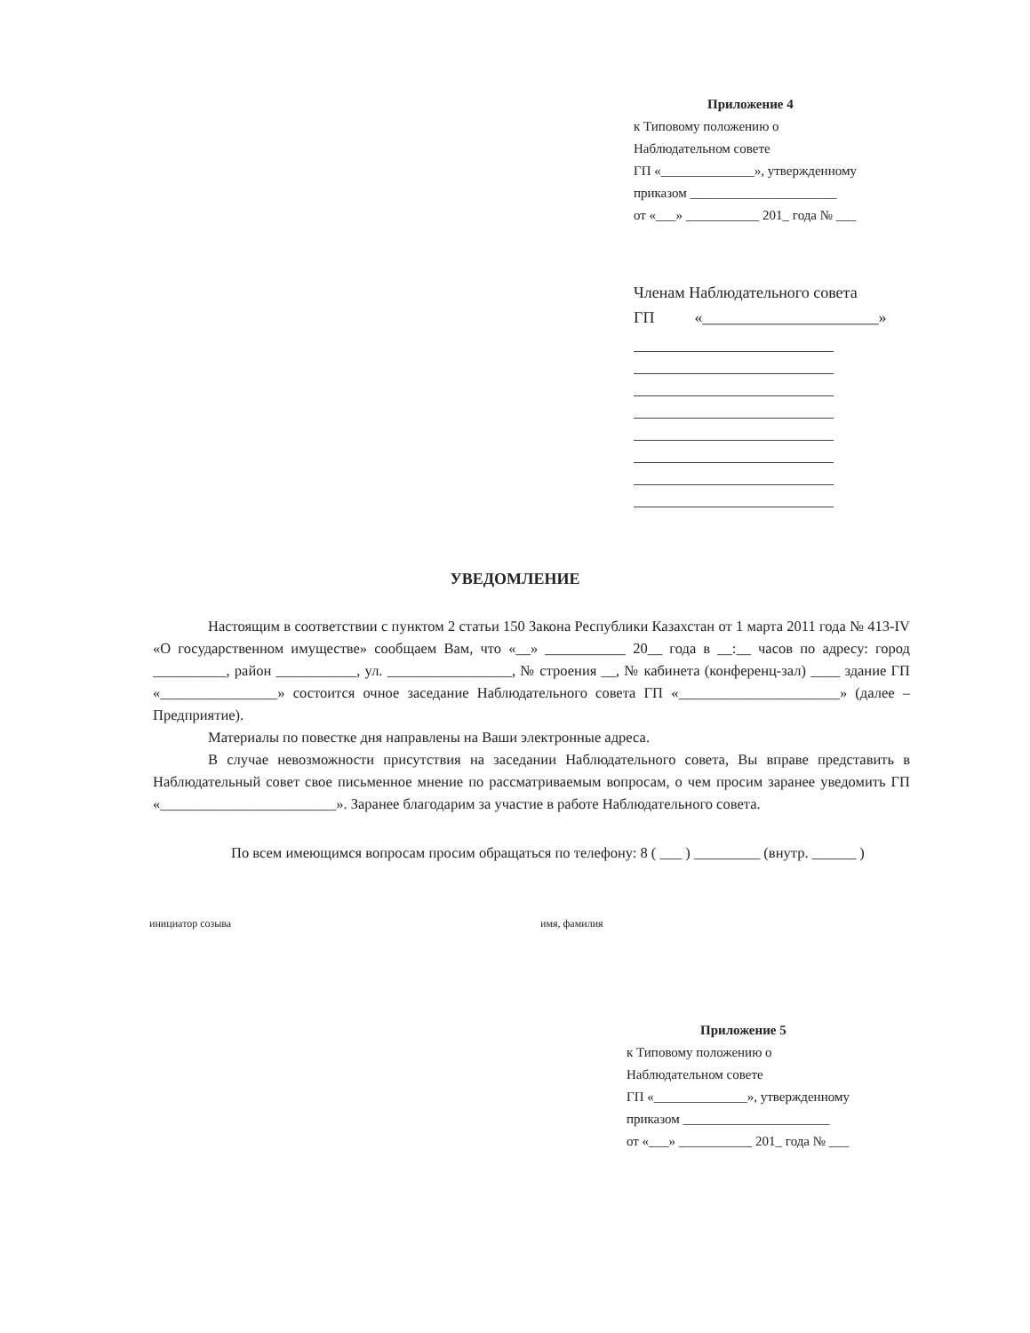Приложение 4
к Типовому положению о
Наблюдательном совете
ГП «______________», утвержденному
приказом ______________________
от «___» ___________ 201_ года № ___
Членам Наблюдательного совета
ГП «______________________»
УВЕДОМЛЕНИЕ
Настоящим в соответствии с пунктом 2 статьи 150 Закона Республики Казахстан от 1 марта 2011 года № 413-IV «О государственном имуществе» сообщаем Вам, что «__» ___________ 20__ года в __:__ часов по адресу: город __________, район ___________, ул. _________________, № строения __, № кабинета (конференц-зал) ____ здание ГП «________________» состоится очное заседание Наблюдательного совета ГП «______________________» (далее – Предприятие).
Материалы по повестке дня направлены на Ваши электронные адреса.
В случае невозможности присутствия на заседании Наблюдательного совета, Вы вправе представить в Наблюдательный совет свое письменное мнение по рассматриваемым вопросам, о чем просим заранее уведомить ГП «________________________». Заранее благодарим за участие в работе Наблюдательного совета.
По всем имеющимся вопросам просим обращаться по телефону: 8 ( ___ ) _________ (внутр. ______ )
инициатор созыва имя, фамилия
Приложение 5
к Типовому положению о
Наблюдательном совете
ГП «______________», утвержденному
приказом ______________________
от «___» ___________ 201_ года № ___